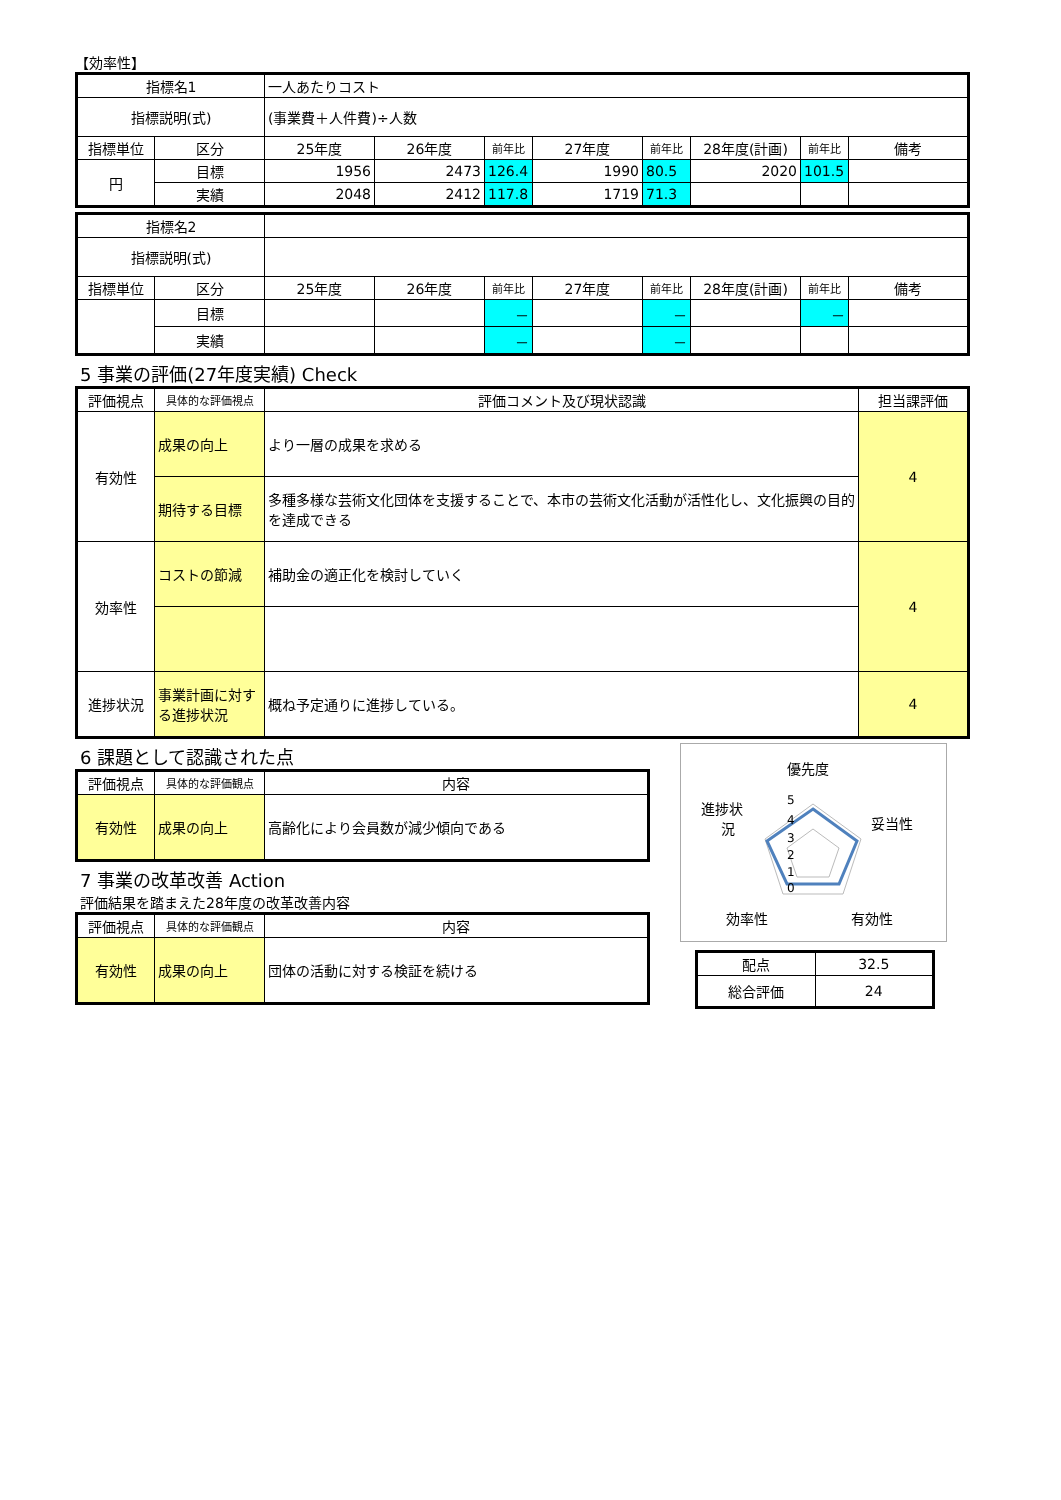【効率性】
| 指標名1 | | 一人あたりコスト | | | | | | | |
| 指標説明(式) | | (事業費＋人件費)÷人数 | | | | | | | |
| 指標単位 | 区分 | 25年度 | 26年度 | 前年比 | 27年度 | 前年比 | 28年度(計画) | 前年比 | 備考 |
| 円 | 目標 | 1956 | 2473 | 126.4 | 1990 | 80.5 | 2020 | 101.5 | |
| | 実績 | 2048 | 2412 | 117.8 | 1719 | 71.3 | | | |
| 指標名2 | | | | | | | | | |
| 指標説明(式) | | | | | | | | | |
| 指標単位 | 区分 | 25年度 | 26年度 | 前年比 | 27年度 | 前年比 | 28年度(計画) | 前年比 | 備考 |
| | 目標 | | | － | | － | | － | |
| | 実績 | | | － | | － | | | |
5 事業の評価(27年度実績) Check
| 評価視点 | 具体的な評価視点 | 評価コメント及び現状認識 | 担当課評価 |
| --- | --- | --- | --- |
| 有効性 | 成果の向上 | より一層の成果を求める | 4 |
| | 期待する目標 | 多種多様な芸術文化団体を支援することで、本市の芸術文化活動が活性化し、文化振興の目的を達成できる | |
| 効率性 | コストの節減 | 補助金の適正化を検討していく | 4 |
| 進捗状況 | 事業計画に対する進捗状況 | 概ね予定通りに進捗している。 | 4 |
6 課題として認識された点
| 評価視点 | 具体的な評価観点 | 内容 |
| --- | --- | --- |
| 有効性 | 成果の向上 | 高齢化により会員数が減少傾向である |
7 事業の改革改善 Action
評価結果を踏まえた28年度の改革改善内容
| 評価視点 | 具体的な評価観点 | 内容 |
| --- | --- | --- |
| 有効性 | 成果の向上 | 団体の活動に対する検証を続ける |
優先度
妥当性
有効性
効率性
進捗状
況
5
4
3
2
1
0
| 配点 | 32.5 |
| 総合評価 | 24 |